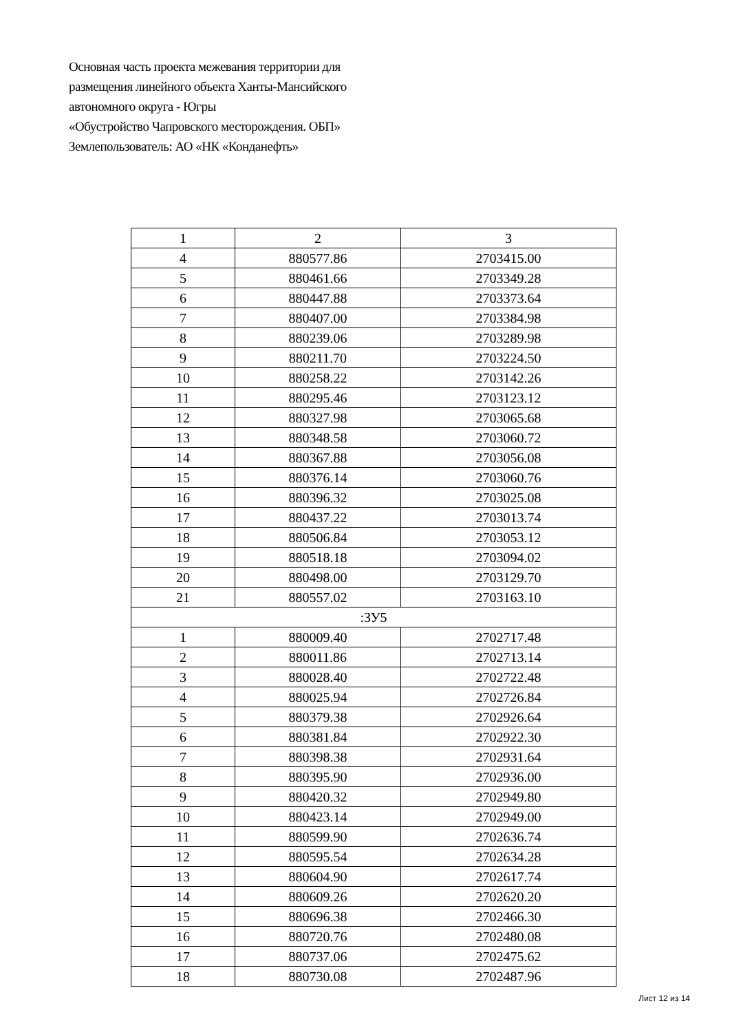Основная часть проекта межевания территории для
размещения линейного объекта Ханты-Мансийского
автономного округа - Югры
«Обустройство Чапровского месторождения. ОБП»
Землепользователь: АО «НК «Конданефть»
| 1 | 2 | 3 |
| 4 | 880577.86 | 2703415.00 |
| 5 | 880461.66 | 2703349.28 |
| 6 | 880447.88 | 2703373.64 |
| 7 | 880407.00 | 2703384.98 |
| 8 | 880239.06 | 2703289.98 |
| 9 | 880211.70 | 2703224.50 |
| 10 | 880258.22 | 2703142.26 |
| 11 | 880295.46 | 2703123.12 |
| 12 | 880327.98 | 2703065.68 |
| 13 | 880348.58 | 2703060.72 |
| 14 | 880367.88 | 2703056.08 |
| 15 | 880376.14 | 2703060.76 |
| 16 | 880396.32 | 2703025.08 |
| 17 | 880437.22 | 2703013.74 |
| 18 | 880506.84 | 2703053.12 |
| 19 | 880518.18 | 2703094.02 |
| 20 | 880498.00 | 2703129.70 |
| 21 | 880557.02 | 2703163.10 |
| :ЗУ5 | | |
| 1 | 880009.40 | 2702717.48 |
| 2 | 880011.86 | 2702713.14 |
| 3 | 880028.40 | 2702722.48 |
| 4 | 880025.94 | 2702726.84 |
| 5 | 880379.38 | 2702926.64 |
| 6 | 880381.84 | 2702922.30 |
| 7 | 880398.38 | 2702931.64 |
| 8 | 880395.90 | 2702936.00 |
| 9 | 880420.32 | 2702949.80 |
| 10 | 880423.14 | 2702949.00 |
| 11 | 880599.90 | 2702636.74 |
| 12 | 880595.54 | 2702634.28 |
| 13 | 880604.90 | 2702617.74 |
| 14 | 880609.26 | 2702620.20 |
| 15 | 880696.38 | 2702466.30 |
| 16 | 880720.76 | 2702480.08 |
| 17 | 880737.06 | 2702475.62 |
| 18 | 880730.08 | 2702487.96 |
Лист 12 из 14